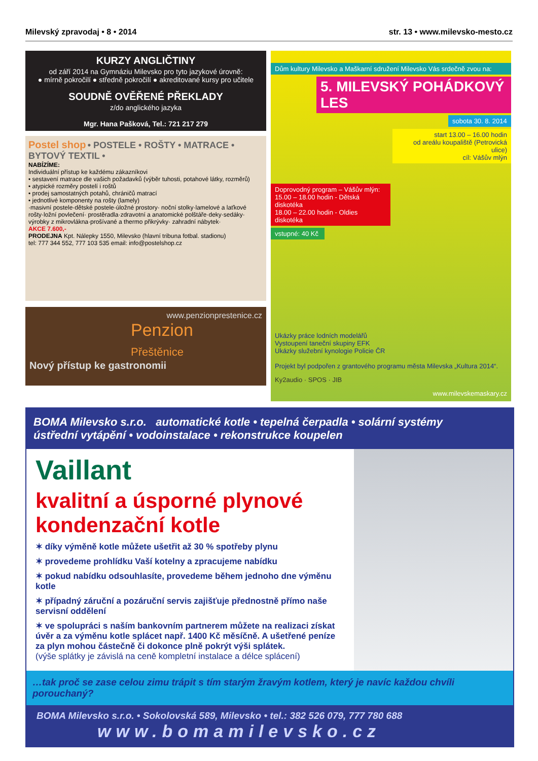Milevský zpravodaj • 8 • 2014 str. 13 • www.milevsko-mesto.cz
KURZY ANGLIČTINY
od září 2014 na Gymnáziu Milevsko pro tyto jazykové úrovně:
● mírně pokročilí ● středně pokročilí ● akreditované kursy pro učitele
SOUDNĚ OVĚŘENÉ PŘEKLADY
z/do anglického jazyka
Mgr. Hana Pašková, Tel.: 721 217 279
Postel shop • POSTELE • ROŠTY • MATRACE • BYTOVÝ TEXTIL •
NABÍZÍME:
Individuální přístup ke každému zákazníkovi
• sestavení matrace dle vašich požadavků (výběr tuhosti, potahové látky, rozměrů)
• atypické rozměry postelí i roštů
• prodej samostatných potahů, chráničů matrací
• jednotlivé komponenty na rošty (lamely)
·masivní postele·dětské postele·úložné prostory· noční stolky·lamelové a laťkové rošty·ložní povlečení· prostěradla·zdravotní a anatomické polštáře·deky·sedáky· výrobky z mikrovlákna·prošívané a thermo přikrývky· zahradní nábytek·
AKCE 7.600,-
PRODEJNA Kpt. Nálepky 1550, Milevsko (hlavní tribuna fotbal. stadionu)
tel: 777 344 552, 777 103 535 email: info@postelshop.cz
www.penzionprestenice.cz
Penzion
Přeštěnice
Nový přístup ke gastronomii
Dům kultury Milevsko a Maškarní sdružení Milevsko Vás srdečně zvou na:
5. MILEVSKÝ POHÁDKOVÝ LES
sobota 30. 8. 2014
start 13.00 – 16.00 hodin
od areálu koupaliště (Petrovická ulice)
cíl: Vášův mlýn
Doprovodný program – Vášův mlýn:
15.00 – 18.00 hodin - Dětská diskotéka
18.00 – 22.00 hodin - Oldies diskotéka
vstupné: 40 Kč
Ukázky práce lodních modelářů
Vystoupení taneční skupiny EFK
Ukázky služební kynologie Policie ČR
Projekt byl podpořen z grantového programu města Milevska „Kultura 2014“.
Ky2audio · SPOS · JIB
www.milevskemaskary.cz
BOMA Milevsko s.r.o. automatické kotle • tepelná čerpadla • solární systémy
ústřední vytápění • vodoinstalace • rekonstrukce koupelen
Vaillant
kvalitní a úsporné plynové kondenzační kotle
✶ díky výměně kotle můžete ušetřit až 30 % spotřeby plynu
✶ provedeme prohlídku Vaší kotelny a zpracujeme nabídku
✶ pokud nabídku odsouhlasíte, provedeme během jednoho dne výměnu kotle
✶ případný záruční a pozáruční servis zajišťuje přednostně přímo naše servisní oddělení
✶ ve spolupráci s naším bankovním partnerem můžete na realizaci získat úvěr a za výměnu kotle splácet např. 1400 Kč měsíčně. A ušetřené peníze za plyn mohou částečně či dokonce plně pokrýt výši splátek.
(výše splátky je závislá na ceně kompletní instalace a délce splácení)
…tak proč se zase celou zimu trápit s tím starým žravým kotlem, který je navíc každou chvíli porouchaný?
BOMA Milevsko s.r.o. • Sokolovská 589, Milevsko • tel.: 382 526 079, 777 780 688
www.bomamilevsko.cz